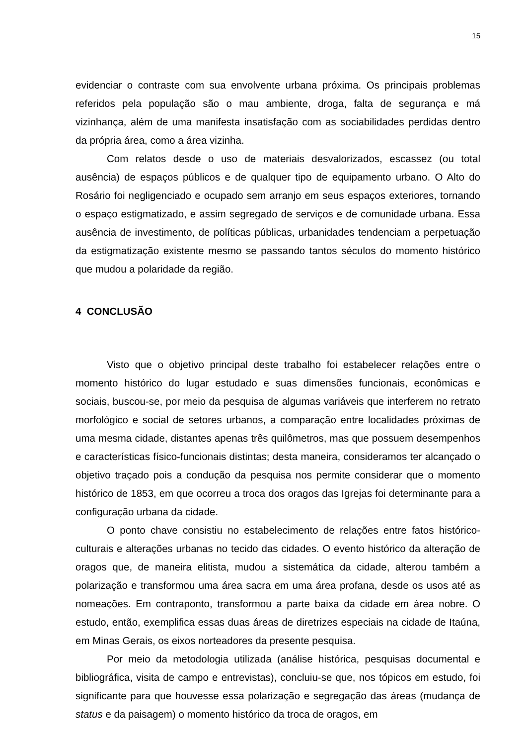15
evidenciar o contraste com sua envolvente urbana próxima. Os principais problemas referidos pela população são o mau ambiente, droga, falta de segurança e má vizinhança, além de uma manifesta insatisfação com as sociabilidades perdidas dentro da própria área, como a área vizinha.
Com relatos desde o uso de materiais desvalorizados, escassez (ou total ausência) de espaços públicos e de qualquer tipo de equipamento urbano. O Alto do Rosário foi negligenciado e ocupado sem arranjo em seus espaços exteriores, tornando o espaço estigmatizado, e assim segregado de serviços e de comunidade urbana. Essa ausência de investimento, de políticas públicas, urbanidades tendenciam a perpetuação da estigmatização existente mesmo se passando tantos séculos do momento histórico que mudou a polaridade da região.
4 CONCLUSÃO
Visto que o objetivo principal deste trabalho foi estabelecer relações entre o momento histórico do lugar estudado e suas dimensões funcionais, econômicas e sociais, buscou-se, por meio da pesquisa de algumas variáveis que interferem no retrato morfológico e social de setores urbanos, a comparação entre localidades próximas de uma mesma cidade, distantes apenas três quilômetros, mas que possuem desempenhos e características físico-funcionais distintas; desta maneira, consideramos ter alcançado o objetivo traçado pois a condução da pesquisa nos permite considerar que o momento histórico de 1853, em que ocorreu a troca dos oragos das Igrejas foi determinante para a configuração urbana da cidade.
O ponto chave consistiu no estabelecimento de relações entre fatos histórico-culturais e alterações urbanas no tecido das cidades. O evento histórico da alteração de oragos que, de maneira elitista, mudou a sistemática da cidade, alterou também a polarização e transformou uma área sacra em uma área profana, desde os usos até as nomeações. Em contraponto, transformou a parte baixa da cidade em área nobre. O estudo, então, exemplifica essas duas áreas de diretrizes especiais na cidade de Itaúna, em Minas Gerais, os eixos norteadores da presente pesquisa.
Por meio da metodologia utilizada (análise histórica, pesquisas documental e bibliográfica, visita de campo e entrevistas), concluiu-se que, nos tópicos em estudo, foi significante para que houvesse essa polarização e segregação das áreas (mudança de status e da paisagem) o momento histórico da troca de oragos, em